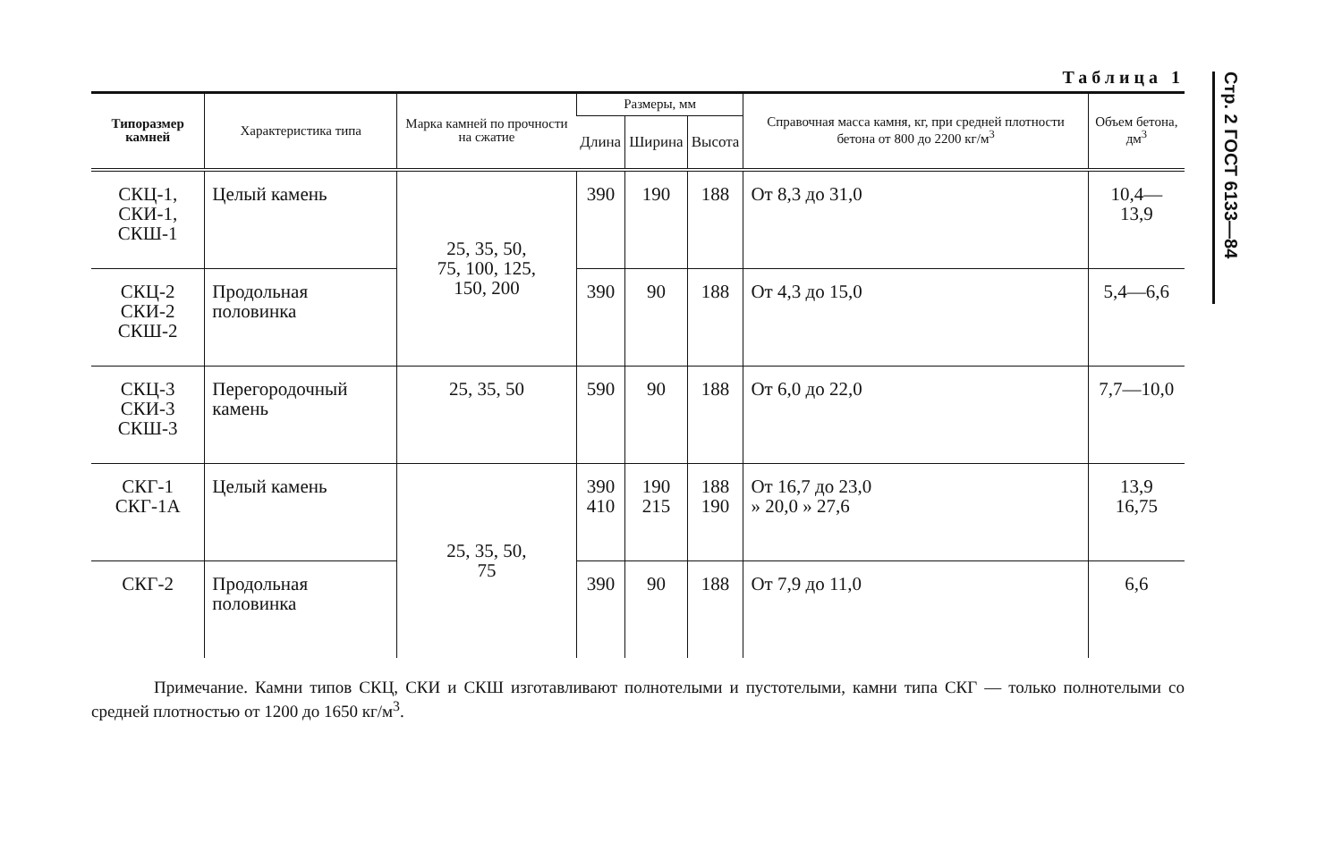Таблица 1
| Типоразмер камней | Характеристика типа | Марка камней по прочности на сжатие | Размеры, мм | | | Справочная масса камня, кг, при средней плотности бетона от 800 до 2200 кг/м<sup>3</sup> | Объем бетона, дм<sup>3</sup> |
| --- | --- | --- | --- | --- | --- | --- | --- |
| | | | Длина | Ширина | Высота | | |
| СКЦ-1, СКИ-1, СКШ-1 | Целый камень | 25, 35, 50, 75, 100, 125, 150, 200 | 390 | 190 | 188 | От 8,3 до 31,0 | 10,4—13,9 |
| СКЦ-2 СКИ-2 СКШ-2 | Продольная половинка | | 390 | 90 | 188 | От 4,3 до 15,0 | 5,4—6,6 |
| СКЦ-3 СКИ-3 СКШ-3 | Перегородочный камень | 25, 35, 50 | 590 | 90 | 188 | От 6,0 до 22,0 | 7,7—10,0 |
| СКГ-1 СКГ-1А | Целый камень | 25, 35, 50, 75 | 390 410 | 190 215 | 188 190 | От 16,7 до 23,0 » 20,0 » 27,6 | 13,9 16,75 |
| СКГ-2 | Продольная половинка | | 390 | 90 | 188 | От 7,9 до 11,0 | 6,6 |
Примечание. Камни типов СКЦ, СКИ и СКШ изготавливают полнотелыми и пустотелыми, камни типа СКГ — только полнотелыми со средней плотностью от 1200 до 1650 кг/м<sup>3</sup>.
Стр. 2 ГОСТ 6133—84